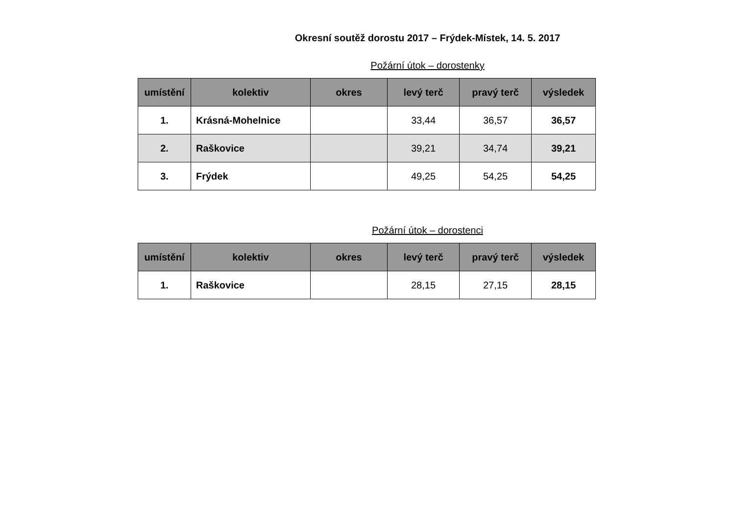Okresní soutěž dorostu 2017 – Frýdek-Místek, 14. 5. 2017
Požární útok – dorostenky
| umístění | kolektiv | okres | levý terč | pravý terč | výsledek |
| --- | --- | --- | --- | --- | --- |
| 1. | Krásná-Mohelnice | | 33,44 | 36,57 | 36,57 |
| 2. | Raškovice | | 39,21 | 34,74 | 39,21 |
| 3. | Frýdek | | 49,25 | 54,25 | 54,25 |
Požární útok – dorostenci
| umístění | kolektiv | okres | levý terč | pravý terč | výsledek |
| --- | --- | --- | --- | --- | --- |
| 1. | Raškovice | | 28,15 | 27,15 | 28,15 |